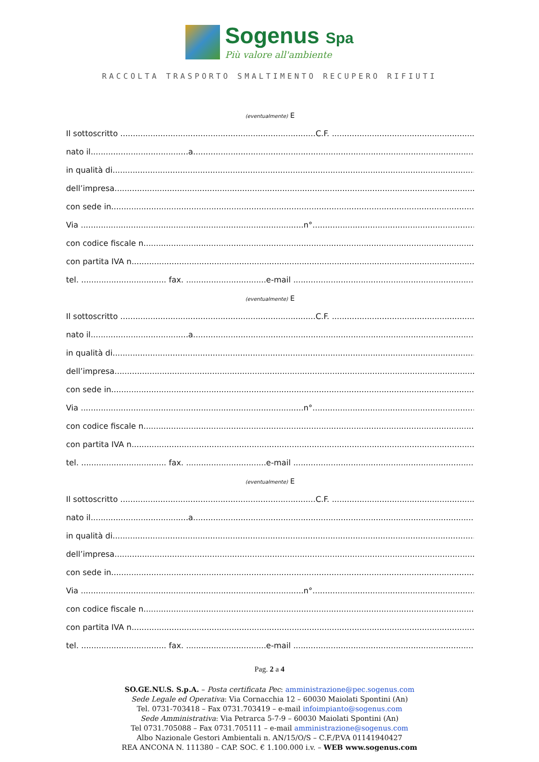Sogenus Spa
Più valore all'ambiente
RACCOLTA TRASPORTO SMALTIMENTO RECUPERO RIFIUTI
(eventualmente) E
Il sottoscritto ..............................................................................C.F. ..................................................................
nato il.......................................a..................................................................................................................
in qualità di.......................................................................................................................................................
dell’impresa......................................................................................................................................................
con sede in........................................................................................................................................................
Via .........................................................................................n°..................................................................
con codice fiscale n.........................................................................................................................................
con partita IVA n..............................................................................................................................................
tel. .................................. fax. ................................e-mail ...........................................................................
(eventualmente) E
Il sottoscritto ..............................................................................C.F. ..................................................................
nato il.......................................a..................................................................................................................
in qualità di.......................................................................................................................................................
dell’impresa......................................................................................................................................................
con sede in........................................................................................................................................................
Via .........................................................................................n°..................................................................
con codice fiscale n.........................................................................................................................................
con partita IVA n..............................................................................................................................................
tel. .................................. fax. ................................e-mail ...........................................................................
(eventualmente) E
Il sottoscritto ..............................................................................C.F. ..................................................................
nato il.......................................a..................................................................................................................
in qualità di.......................................................................................................................................................
dell’impresa......................................................................................................................................................
con sede in........................................................................................................................................................
Via .........................................................................................n°..................................................................
con codice fiscale n.........................................................................................................................................
con partita IVA n..............................................................................................................................................
tel. .................................. fax. ................................e-mail ...........................................................................
Pag. 2 a 4
SO.GE.NU.S. S.p.A. – Posta certificata Pec: amministrazione@pec.sogenus.com
Sede Legale ed Operativa: Via Cornacchia 12 – 60030 Maiolati Spontini (An)
Tel. 0731-703418 – Fax 0731.703419 – e-mail infoimpianto@sogenus.com
Sede Amministrativa: Via Petrarca 5-7-9 – 60030 Maiolati Spontini (An)
Tel 0731.705088 – Fax 0731.705111 – e-mail amministrazione@sogenus.com
Albo Nazionale Gestori Ambientali n. AN/15/O/S – C.F./P.VA 01141940427
REA ANCONA N. 111380 – CAP. SOC. € 1.100.000 i.v. – WEB www.sogenus.com